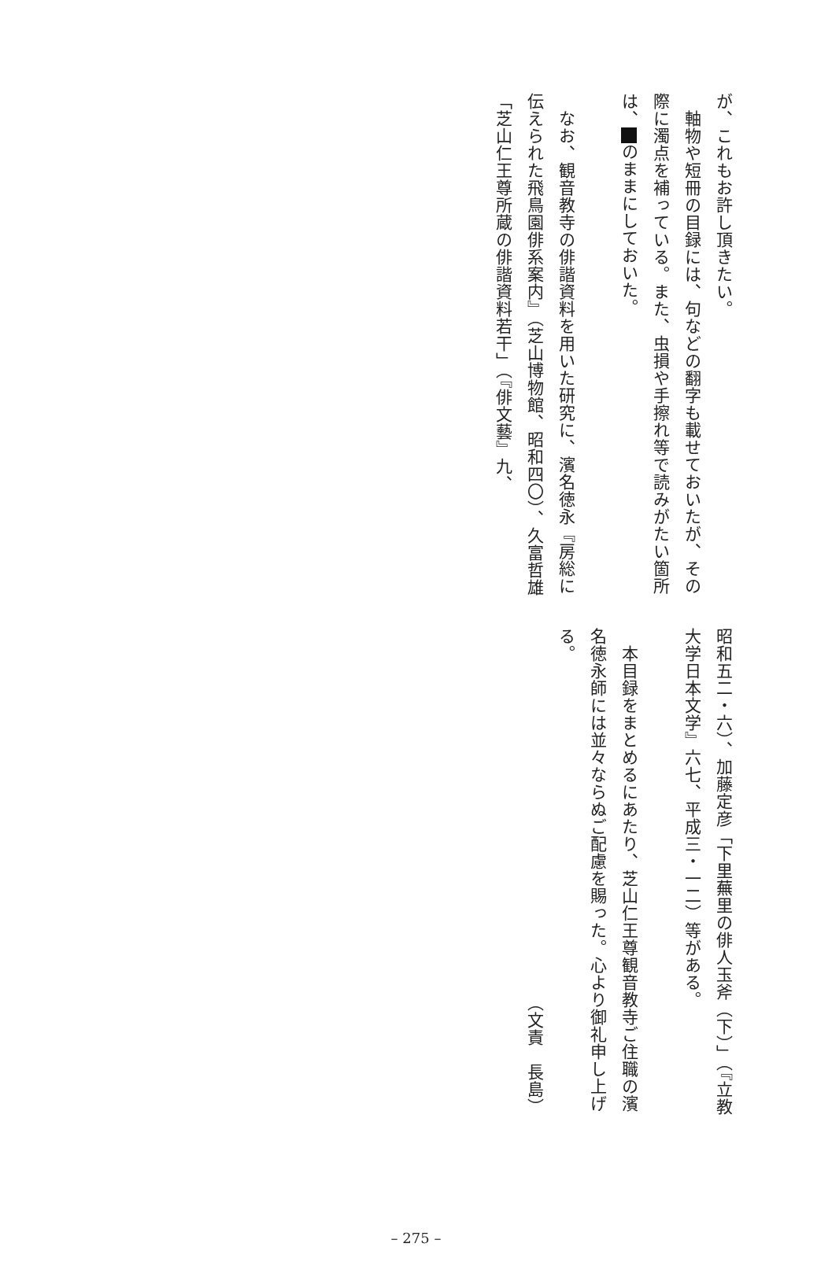が、これもお許し頂きたい。
　軸物や短冊の目録には、句などの翻字も載せておいたが、その際に濁点を補っている。また、虫損や手擦れ等で読みがたい箇所は、 のままにしておいた。
　なお、観音教寺の俳諧資料を用いた研究に、濱名徳永『房総に伝えられた飛鳥園俳系案内』（芝山博物館、昭和四〇）、久富哲雄「芝山仁王尊所蔵の俳諧資料若干」（『俳文藝』九、
昭和五二・六）、加藤定彦「下里蕪里の俳人玉斧（下）」（『立教大学日本文学』六七、平成三・一二）等がある。
　本目録をまとめるにあたり、芝山仁王尊観音教寺ご住職の濱名徳永師には並々ならぬご配慮を賜った。心より御礼申し上げる。
（文責　長島）
– 275 –